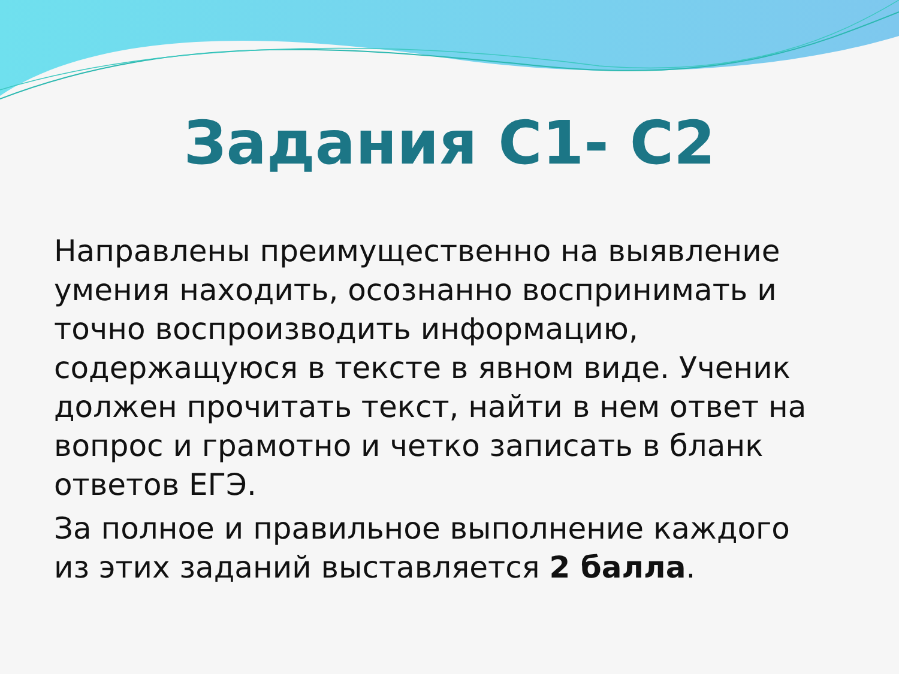Задания С1- С2
Направлены преимущественно на выявление умения находить, осознанно воспринимать и точно воспроизводить информацию, содержащуюся в тексте в явном виде. Ученик должен прочитать текст, найти в нем ответ на вопрос и грамотно и четко записать в бланк ответов ЕГЭ.
За полное и правильное выполнение каждого из этих заданий выставляется 2 балла.